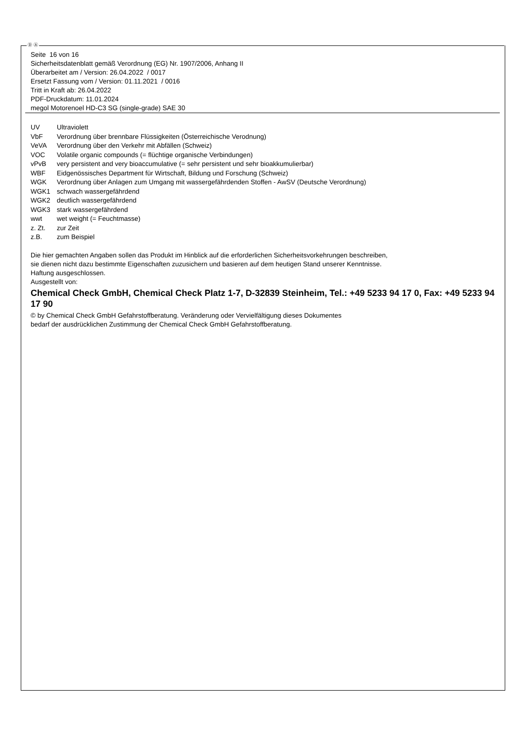Ⓓ Ⓐ
Seite 16 von 16
Sicherheitsdatenblatt gemäß Verordnung (EG) Nr. 1907/2006, Anhang II
Überarbeitet am / Version: 26.04.2022 / 0017
Ersetzt Fassung vom / Version: 01.11.2021 / 0016
Tritt in Kraft ab: 26.04.2022
PDF-Druckdatum: 11.01.2024
megol Motorenoel HD-C3 SG (single-grade) SAE 30
| UV | Ultraviolett |
| VbF | Verordnung über brennbare Flüssigkeiten (Österreichische Verodnung) |
| VeVA | Verordnung über den Verkehr mit Abfällen (Schweiz) |
| VOC | Volatile organic compounds (= flüchtige organische Verbindungen) |
| vPvB | very persistent and very bioaccumulative (= sehr persistent und sehr bioakkumulierbar) |
| WBF | Eidgenössisches Department für Wirtschaft, Bildung und Forschung (Schweiz) |
| WGK | Verordnung über Anlagen zum Umgang mit wassergefährdenden Stoffen - AwSV (Deutsche Verordnung) |
| WGK1 | schwach wassergefährdend |
| WGK2 | deutlich wassergefährdend |
| WGK3 | stark wassergefährdend |
| wwt | wet weight (= Feuchtmasse) |
| z. Zt. | zur Zeit |
| z.B. | zum Beispiel |
Die hier gemachten Angaben sollen das Produkt im Hinblick auf die erforderlichen Sicherheitsvorkehrungen beschreiben,
sie dienen nicht dazu bestimmte Eigenschaften zuzusichern und basieren auf dem heutigen Stand unserer Kenntnisse.
Haftung ausgeschlossen.
Ausgestellt von:
Chemical Check GmbH, Chemical Check Platz 1-7, D-32839 Steinheim, Tel.: +49 5233 94 17 0, Fax: +49 5233 94 17 90
© by Chemical Check GmbH Gefahrstoffberatung. Veränderung oder Vervielfältigung dieses Dokumentes
bedarf der ausdrücklichen Zustimmung der Chemical Check GmbH Gefahrstoffberatung.